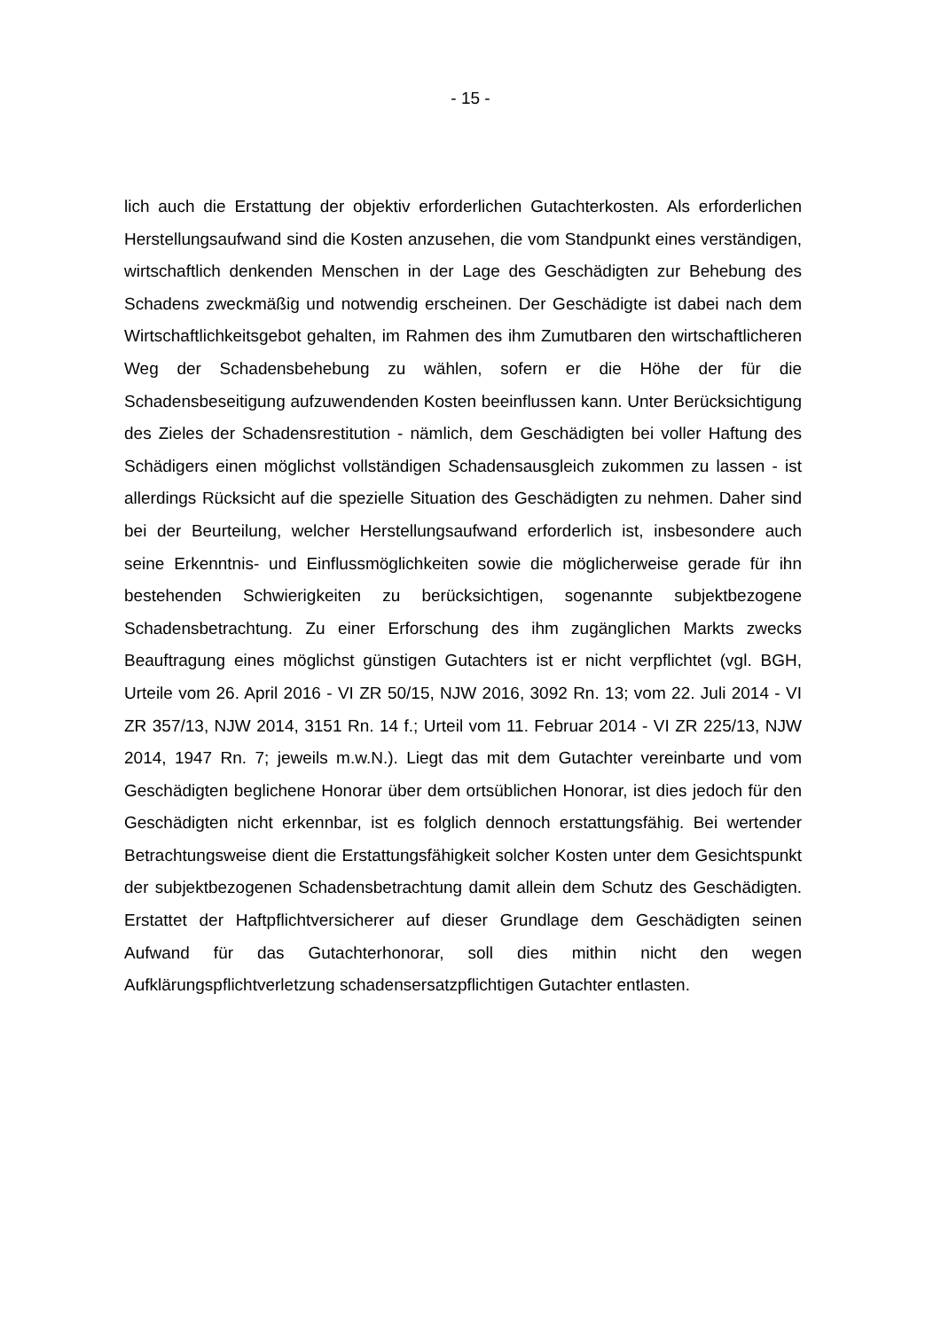- 15 -
lich auch die Erstattung der objektiv erforderlichen Gutachterkosten. Als erforderlichen Herstellungsaufwand sind die Kosten anzusehen, die vom Standpunkt eines verständigen, wirtschaftlich denkenden Menschen in der Lage des Geschädigten zur Behebung des Schadens zweckmäßig und notwendig erscheinen. Der Geschädigte ist dabei nach dem Wirtschaftlichkeitsgebot gehalten, im Rahmen des ihm Zumutbaren den wirtschaftlicheren Weg der Schadensbehebung zu wählen, sofern er die Höhe der für die Schadensbeseitigung aufzuwendenden Kosten beeinflussen kann. Unter Berücksichtigung des Zieles der Schadensrestitution - nämlich, dem Geschädigten bei voller Haftung des Schädigers einen möglichst vollständigen Schadensausgleich zukommen zu lassen - ist allerdings Rücksicht auf die spezielle Situation des Geschädigten zu nehmen. Daher sind bei der Beurteilung, welcher Herstellungsaufwand erforderlich ist, insbesondere auch seine Erkenntnis- und Einflussmöglichkeiten sowie die möglicherweise gerade für ihn bestehenden Schwierigkeiten zu berücksichtigen, sogenannte subjektbezogene Schadensbetrachtung. Zu einer Erforschung des ihm zugänglichen Markts zwecks Beauftragung eines möglichst günstigen Gutachters ist er nicht verpflichtet (vgl. BGH, Urteile vom 26. April 2016 - VI ZR 50/15, NJW 2016, 3092 Rn. 13; vom 22. Juli 2014 - VI ZR 357/13, NJW 2014, 3151 Rn. 14 f.; Urteil vom 11. Februar 2014 - VI ZR 225/13, NJW 2014, 1947 Rn. 7; jeweils m.w.N.). Liegt das mit dem Gutachter vereinbarte und vom Geschädigten beglichene Honorar über dem ortsüblichen Honorar, ist dies jedoch für den Geschädigten nicht erkennbar, ist es folglich dennoch erstattungsfähig. Bei wertender Betrachtungsweise dient die Erstattungsfähigkeit solcher Kosten unter dem Gesichtspunkt der subjektbezogenen Schadensbetrachtung damit allein dem Schutz des Geschädigten. Erstattet der Haftpflichtversicherer auf dieser Grundlage dem Geschädigten seinen Aufwand für das Gutachterhonorar, soll dies mithin nicht den wegen Aufklärungspflichtverletzung schadensersatzpflichtigen Gutachter entlasten.